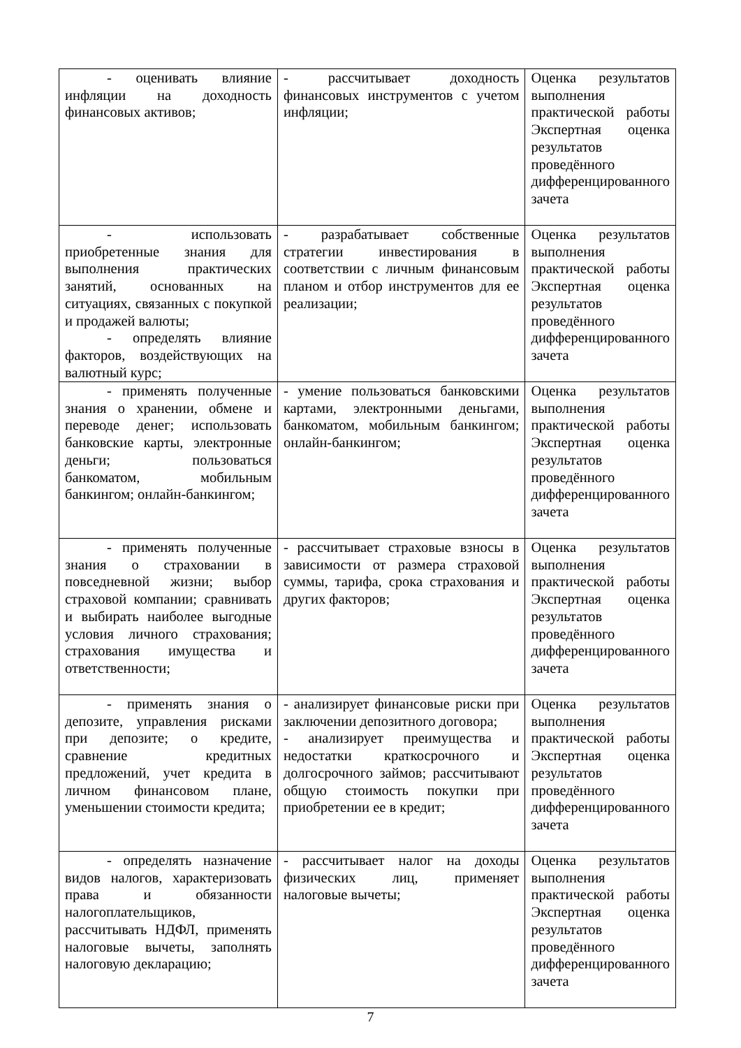| - оценивать влияние инфляции на доходность финансовых активов; | - рассчитывает доходность финансовых инструментов с учетом инфляции; | Оценка результатов выполнения практической работы Экспертная оценка результатов проведённого дифференцированного зачета |
| - использовать приобретенные знания для выполнения практических занятий, основанных на ситуациях, связанных с покупкой и продажей валюты; - определять влияние факторов, воздействующих на валютный курс; | - разрабатывает собственные стратегии инвестирования в соответствии с личным финансовым планом и отбор инструментов для ее реализации; | Оценка результатов выполнения практической работы Экспертная оценка результатов проведённого дифференцированного зачета |
| - применять полученные знания о хранении, обмене и переводе денег; использовать банковские карты, электронные деньги; пользоваться банкоматом, мобильным банкингом; онлайн-банкингом; | - умение пользоваться банковскими картами, электронными деньгами, банкоматом, мобильным банкингом; онлайн-банкингом; | Оценка результатов выполнения практической работы Экспертная оценка результатов проведённого дифференцированного зачета |
| - применять полученные знания о страховании в повседневной жизни; выбор страховой компании; сравнивать и выбирать наиболее выгодные условия личного страхования; страхования имущества и ответственности; | - рассчитывает страховые взносы в зависимости от размера страховой суммы, тарифа, срока страхования и других факторов; | Оценка результатов выполнения практической работы Экспертная оценка результатов проведённого дифференцированного зачета |
| - применять знания о депозите, управления рисками при депозите; о кредите, сравнение кредитных предложений, учет кредита в личном финансовом плане, уменьшении стоимости кредита; | - анализирует финансовые риски при заключении депозитного договора; - анализирует преимущества и недостатки краткосрочного и долгосрочного займов; рассчитывают общую стоимость покупки при приобретении ее в кредит; | Оценка результатов выполнения практической работы Экспертная оценка результатов проведённого дифференцированного зачета |
| - определять назначение видов налогов, характеризовать права и обязанности налогоплательщиков, рассчитывать НДФЛ, применять налоговые вычеты, заполнять налоговую декларацию; | - рассчитывает налог на доходы физических лиц, применяет налоговые вычеты; | Оценка результатов выполнения практической работы Экспертная оценка результатов проведённого дифференцированного зачета |
7